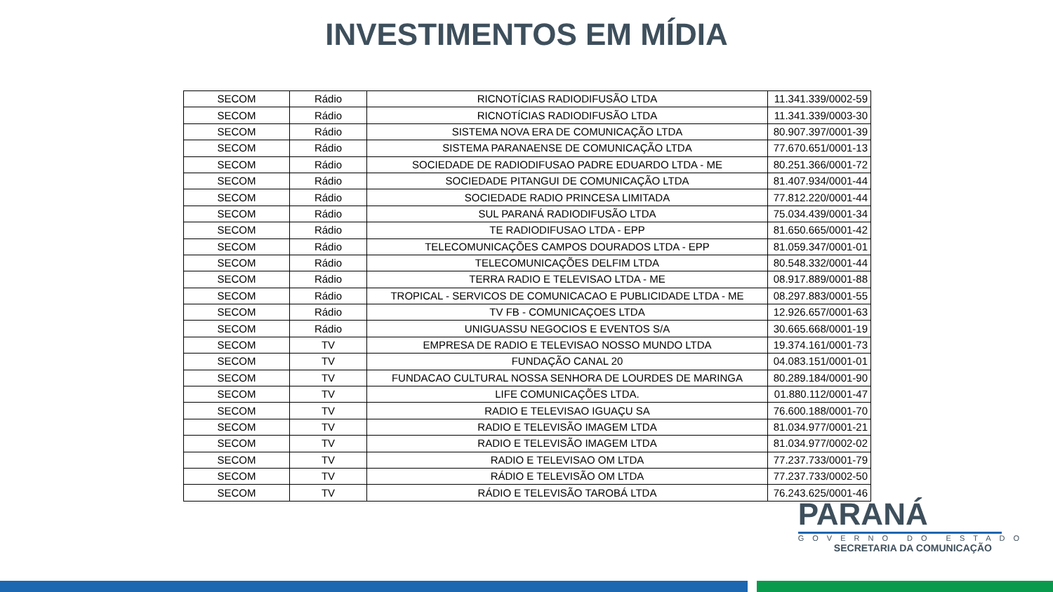INVESTIMENTOS EM MÍDIA
| SECOM | Rádio | RICNOTÍCIAS RADIODIFUSÃO LTDA | 11.341.339/0002-59 |
| SECOM | Rádio | RICNOTÍCIAS RADIODIFUSÃO LTDA | 11.341.339/0003-30 |
| SECOM | Rádio | SISTEMA NOVA ERA DE COMUNICAÇÃO LTDA | 80.907.397/0001-39 |
| SECOM | Rádio | SISTEMA PARANAENSE DE COMUNICAÇÃO LTDA | 77.670.651/0001-13 |
| SECOM | Rádio | SOCIEDADE DE RADIODIFUSAO PADRE EDUARDO LTDA - ME | 80.251.366/0001-72 |
| SECOM | Rádio | SOCIEDADE PITANGUI DE COMUNICAÇÃO LTDA | 81.407.934/0001-44 |
| SECOM | Rádio | SOCIEDADE RADIO PRINCESA LIMITADA | 77.812.220/0001-44 |
| SECOM | Rádio | SUL PARANÁ RADIODIFUSÃO LTDA | 75.034.439/0001-34 |
| SECOM | Rádio | TE RADIODIFUSAO LTDA - EPP | 81.650.665/0001-42 |
| SECOM | Rádio | TELECOMUNICAÇÕES CAMPOS DOURADOS LTDA - EPP | 81.059.347/0001-01 |
| SECOM | Rádio | TELECOMUNICAÇÕES DELFIM LTDA | 80.548.332/0001-44 |
| SECOM | Rádio | TERRA RADIO E TELEVISAO LTDA - ME | 08.917.889/0001-88 |
| SECOM | Rádio | TROPICAL - SERVICOS DE COMUNICACAO E PUBLICIDADE LTDA - ME | 08.297.883/0001-55 |
| SECOM | Rádio | TV FB - COMUNICAÇOES LTDA | 12.926.657/0001-63 |
| SECOM | Rádio | UNIGUASSU NEGOCIOS E EVENTOS S/A | 30.665.668/0001-19 |
| SECOM | TV | EMPRESA DE RADIO E TELEVISAO NOSSO MUNDO LTDA | 19.374.161/0001-73 |
| SECOM | TV | FUNDAÇÃO CANAL 20 | 04.083.151/0001-01 |
| SECOM | TV | FUNDACAO CULTURAL NOSSA SENHORA DE LOURDES DE MARINGA | 80.289.184/0001-90 |
| SECOM | TV | LIFE COMUNICAÇÕES LTDA. | 01.880.112/0001-47 |
| SECOM | TV | RADIO E TELEVISAO IGUAÇU SA | 76.600.188/0001-70 |
| SECOM | TV | RADIO E TELEVISÃO IMAGEM LTDA | 81.034.977/0001-21 |
| SECOM | TV | RADIO E TELEVISÃO IMAGEM LTDA | 81.034.977/0002-02 |
| SECOM | TV | RADIO E TELEVISAO OM LTDA | 77.237.733/0001-79 |
| SECOM | TV | RÁDIO E TELEVISÃO OM LTDA | 77.237.733/0002-50 |
| SECOM | TV | RÁDIO E TELEVISÃO TAROBÁ LTDA | 76.243.625/0001-46 |
PARANÁ
GOVERNO DO ESTADO
SECRETARIA DA COMUNICAÇÃO